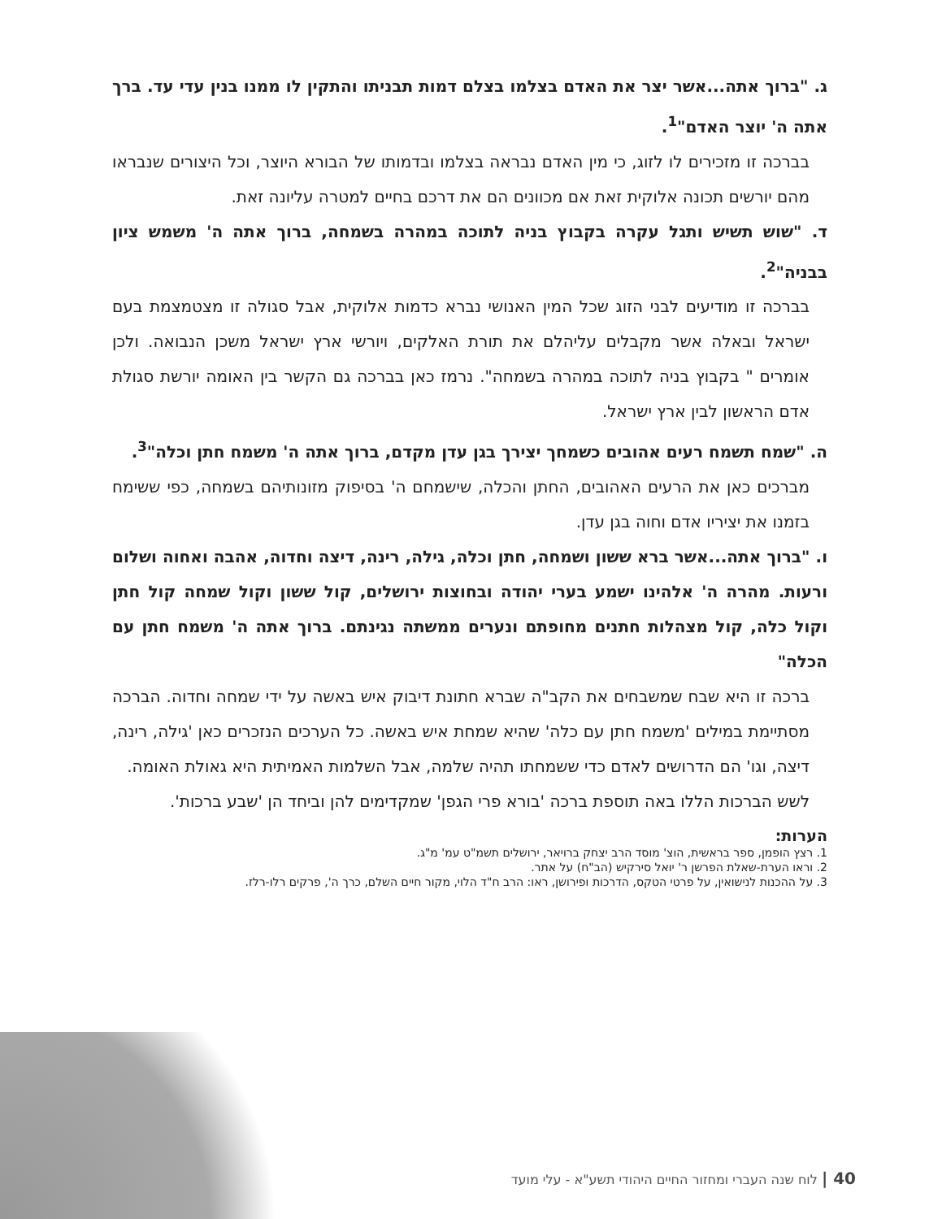ג. "ברוך אתה...אשר יצר את האדם בצלמו בצלם דמות תבניתו והתקין לו ממנו בנין עדי עד. ברך אתה ה' יוצר האדם"<sup>1</sup>.
בברכה זו מזכירים לו לזוג, כי מין האדם נבראה בצלמו ובדמותו של הבורא היוצר, וכל היצורים שנבראו מהם יורשים תכונה אלוקית זאת אם מכוונים הם את דרכם בחיים למטרה עליונה זאת.
ד. "שוש תשיש ותגל עקרה בקבוץ בניה לתוכה במהרה בשמחה, ברוך אתה ה' משמש ציון בבניה"<sup>2</sup>.
בברכה זו מודיעים לבני הזוג שכל המין האנושי נברא כדמות אלוקית, אבל סגולה זו מצטמצמת בעם ישראל ובאלה אשר מקבלים עליהלם את תורת האלקים, ויורשי ארץ ישראל משכן הנבואה. ולכן אומרים " בקבוץ בניה לתוכה במהרה בשמחה". נרמז כאן בברכה גם הקשר בין האומה יורשת סגולת אדם הראשון לבין ארץ ישראל.
ה. "שמח תשמח רעים אהובים כשמחך יצירך בגן עדן מקדם, ברוך אתה ה' משמח חתן וכלה"<sup>3</sup>.
מברכים כאן את הרעים האהובים, החתן והכלה, שישמחם ה' בסיפוק מזונותיהם בשמחה, כפי ששימח בזמנו את יציריו אדם וחוה בגן עדן.
ו. "ברוך אתה...אשר ברא ששון ושמחה, חתן וכלה, גילה, רינה, דיצה וחדוה, אהבה ואחוה ושלום ורעות. מהרה ה' אלהינו ישמע בערי יהודה ובחוצות ירושלים, קול ששון וקול שמחה קול חתן וקול כלה, קול מצהלות חתנים מחופתם ונערים ממשתה נגינתם. ברוך אתה ה' משמח חתן עם הכלה"
ברכה זו היא שבח שמשבחים את הקב"ה שברא חתונת דיבוק איש באשה על ידי שמחה וחדוה. הברכה מסתיימת במילים 'משמח חתן עם כלה' שהיא שמחת איש באשה. כל הערכים הנזכרים כאן 'גילה, רינה, דיצה, וגו' הם הדרושים לאדם כדי ששמחתו תהיה שלמה, אבל השלמות האמיתית היא גאולת האומה.
לשש הברכות הללו באה תוספת ברכה 'בורא פרי הגפן' שמקדימים להן וביחד הן 'שבע ברכות'.
הערות:
1. רצץ הופמן, ספר בראשית, הוצ' מוסד הרב יצחק ברויאר, ירושלים תשמ"ט עמ' מ"ג.
2. וראו הערת-שאלת הפרשן ר' יואל סירקיש (הב"ח) על אתר.
3. על ההכנות לנישואין, על פרטי הטקס, הדרכות ופירושן, ראו: הרב ח"ד הלוי, מקור חיים השלם, כרך ה', פרקים רלו-רלז.
40 | לוח שנה העברי ומחזור החיים היהודי תשע"א - עלי מועד